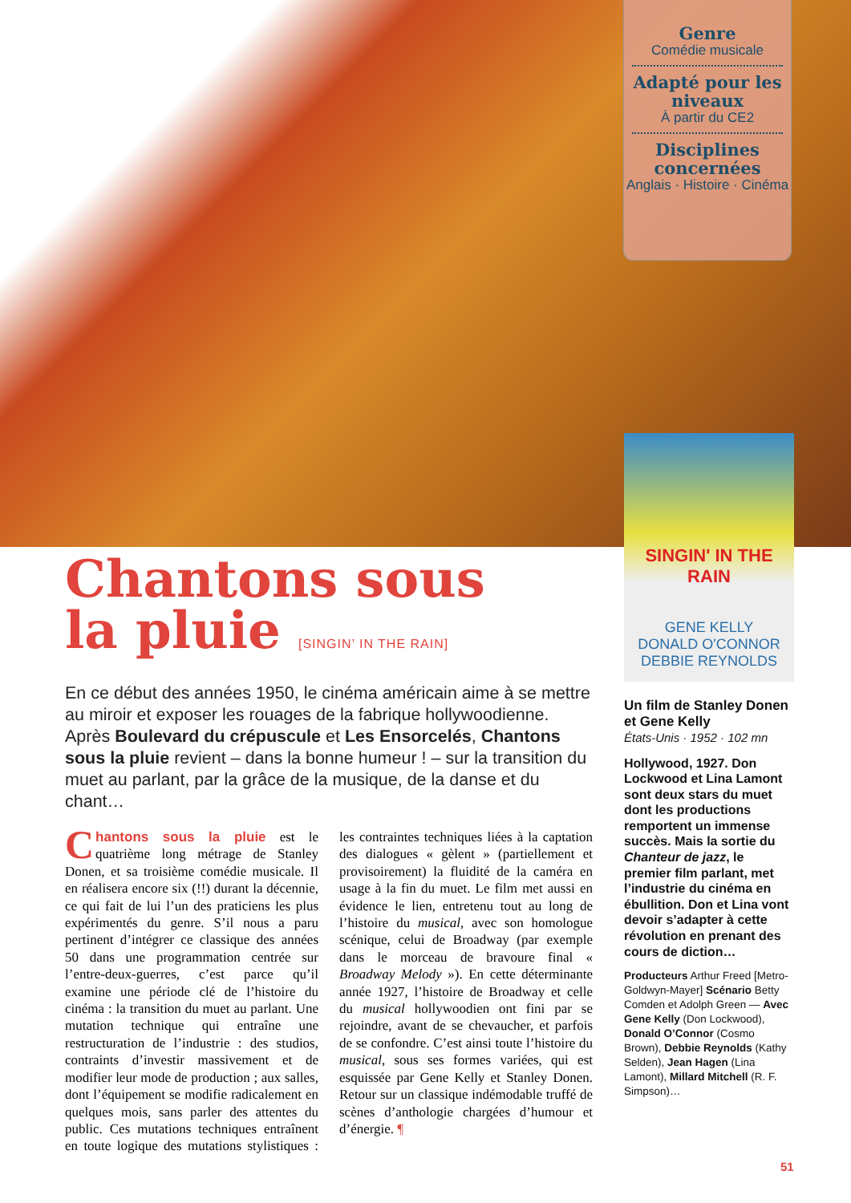Genre
Comédie musicale
Adapté pour les niveaux
À partir du CE2
Disciplines concernées
Anglais · Histoire · Cinéma
SINGIN' IN THE RAIN
GENE KELLY
DONALD O'CONNOR
DEBBIE REYNOLDS
Chantons sous
la pluie [SINGIN’ IN THE RAIN]
En ce début des années 1950, le cinéma américain aime à se mettre au miroir et exposer les rouages de la fabrique hollywoodienne. Après Boulevard du crépuscule et Les Ensorcelés, Chantons sous la pluie revient – dans la bonne humeur ! – sur la transition du muet au parlant, par la grâce de la musique, de la danse et du chant…
Chantons sous la pluie est le quatrième long métrage de Stanley Donen, et sa troisième comédie musicale. Il en réalisera encore six (!!) durant la décennie, ce qui fait de lui l’un des praticiens les plus expérimentés du genre. S’il nous a paru pertinent d’intégrer ce classique des années 50 dans une programmation centrée sur l’entre-deux-guerres, c’est parce qu’il examine une période clé de l’histoire du cinéma : la transition du muet au parlant. Une mutation technique qui entraîne une restructuration de l’industrie : des studios, contraints d’investir massivement et de modifier leur mode de production ; aux salles, dont l’équipement se modifie radicalement en quelques mois, sans parler des attentes du public. Ces mutations techniques entraînent en toute logique des mutations stylistiques : les contraintes techniques liées à la captation des dialogues « gèlent » (partiellement et provisoirement) la fluidité de la caméra en usage à la fin du muet. Le film met aussi en évidence le lien, entretenu tout au long de l’histoire du musical, avec son homologue scénique, celui de Broadway (par exemple dans le morceau de bravoure final « Broadway Melody »). En cette déterminante année 1927, l’histoire de Broadway et celle du musical hollywoodien ont fini par se rejoindre, avant de se chevaucher, et parfois de se confondre. C’est ainsi toute l’histoire du musical, sous ses formes variées, qui est esquissée par Gene Kelly et Stanley Donen. Retour sur un classique indémodable truffé de scènes d’anthologie chargées d’humour et d’énergie. ¶
Un film de Stanley Donen et Gene Kelly
États-Unis · 1952 · 102 mn
Hollywood, 1927. Don Lockwood et Lina Lamont sont deux stars du muet dont les productions remportent un immense succès. Mais la sortie du Chanteur de jazz, le premier film parlant, met l’industrie du cinéma en ébullition. Don et Lina vont devoir s’adapter à cette révolution en prenant des cours de diction…
Producteurs Arthur Freed [Metro-Goldwyn-Mayer] Scénario Betty Comden et Adolph Green — Avec Gene Kelly (Don Lockwood), Donald O’Connor (Cosmo Brown), Debbie Reynolds (Kathy Selden), Jean Hagen (Lina Lamont), Millard Mitchell (R. F. Simpson)…
51